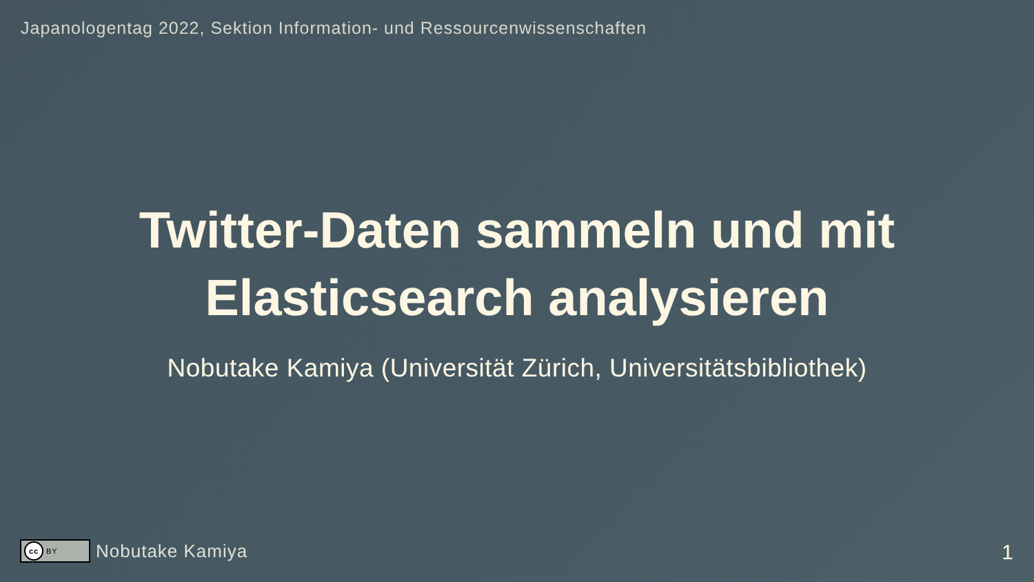Japanologentag 2022, Sektion Information- und Ressourcenwissenschaften
Twitter-Daten sammeln und mit
Elasticsearch analysieren
Nobutake Kamiya (Universität Zürich, Universitätsbibliothek)
cc BY
Nobutake Kamiya
1